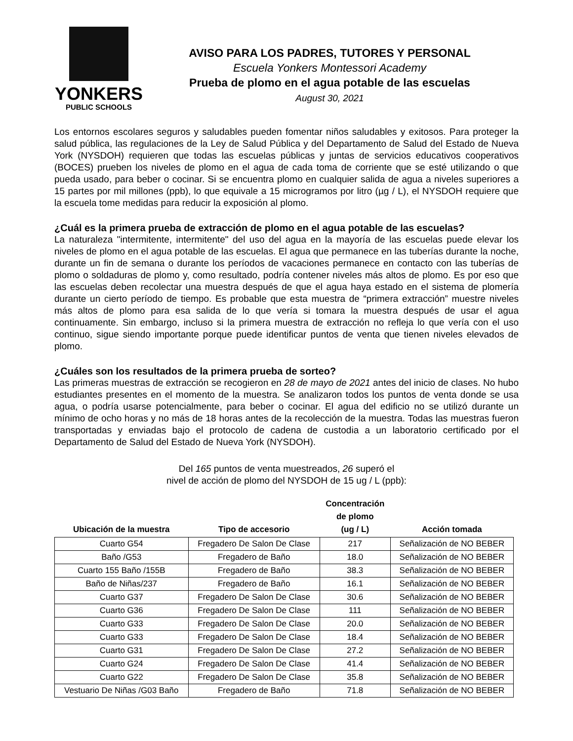YONKERS
PUBLIC SCHOOLS
AVISO PARA LOS PADRES, TUTORES Y PERSONAL
Escuela Yonkers Montessori Academy
Prueba de plomo en el agua potable de las escuelas
August 30, 2021
Los entornos escolares seguros y saludables pueden fomentar niños saludables y exitosos. Para proteger la salud pública, las regulaciones de la Ley de Salud Pública y del Departamento de Salud del Estado de Nueva York (NYSDOH) requieren que todas las escuelas públicas y juntas de servicios educativos cooperativos (BOCES) prueben los niveles de plomo en el agua de cada toma de corriente que se esté utilizando o que pueda usado, para beber o cocinar. Si se encuentra plomo en cualquier salida de agua a niveles superiores a 15 partes por mil millones (ppb), lo que equivale a 15 microgramos por litro (µg / L), el NYSDOH requiere que la escuela tome medidas para reducir la exposición al plomo.
¿Cuál es la primera prueba de extracción de plomo en el agua potable de las escuelas?
La naturaleza "intermitente, intermitente" del uso del agua en la mayoría de las escuelas puede elevar los niveles de plomo en el agua potable de las escuelas. El agua que permanece en las tuberías durante la noche, durante un fin de semana o durante los períodos de vacaciones permanece en contacto con las tuberías de plomo o soldaduras de plomo y, como resultado, podría contener niveles más altos de plomo. Es por eso que las escuelas deben recolectar una muestra después de que el agua haya estado en el sistema de plomería durante un cierto período de tiempo. Es probable que esta muestra de “primera extracción” muestre niveles más altos de plomo para esa salida de lo que vería si tomara la muestra después de usar el agua continuamente. Sin embargo, incluso si la primera muestra de extracción no refleja lo que vería con el uso continuo, sigue siendo importante porque puede identificar puntos de venta que tienen niveles elevados de plomo.
¿Cuáles son los resultados de la primera prueba de sorteo?
Las primeras muestras de extracción se recogieron en 28 de mayo de 2021 antes del inicio de clases. No hubo estudiantes presentes en el momento de la muestra. Se analizaron todos los puntos de venta donde se usa agua, o podría usarse potencialmente, para beber o cocinar. El agua del edificio no se utilizó durante un mínimo de ocho horas y no más de 18 horas antes de la recolección de la muestra. Todas las muestras fueron transportadas y enviadas bajo el protocolo de cadena de custodia a un laboratorio certificado por el Departamento de Salud del Estado de Nueva York (NYSDOH).
Del 165 puntos de venta muestreados, 26 superó el
nivel de acción de plomo del NYSDOH de 15 ug / L (ppb):
| Ubicación de la muestra | Tipo de accesorio | Concentración de plomo (ug / L) | Acción tomada |
| --- | --- | --- | --- |
| Cuarto G54 | Fregadero De Salon De Clase | 217 | Señalización de NO BEBER |
| Baño /G53 | Fregadero de Baño | 18.0 | Señalización de NO BEBER |
| Cuarto 155 Baño /155B | Fregadero de Baño | 38.3 | Señalización de NO BEBER |
| Baño de Niñas/237 | Fregadero de Baño | 16.1 | Señalización de NO BEBER |
| Cuarto G37 | Fregadero De Salon De Clase | 30.6 | Señalización de NO BEBER |
| Cuarto G36 | Fregadero De Salon De Clase | 111 | Señalización de NO BEBER |
| Cuarto G33 | Fregadero De Salon De Clase | 20.0 | Señalización de NO BEBER |
| Cuarto G33 | Fregadero De Salon De Clase | 18.4 | Señalización de NO BEBER |
| Cuarto G31 | Fregadero De Salon De Clase | 27.2 | Señalización de NO BEBER |
| Cuarto G24 | Fregadero De Salon De Clase | 41.4 | Señalización de NO BEBER |
| Cuarto G22 | Fregadero De Salon De Clase | 35.8 | Señalización de NO BEBER |
| Vestuario De Niñas /G03 Baño | Fregadero de Baño | 71.8 | Señalización de NO BEBER |